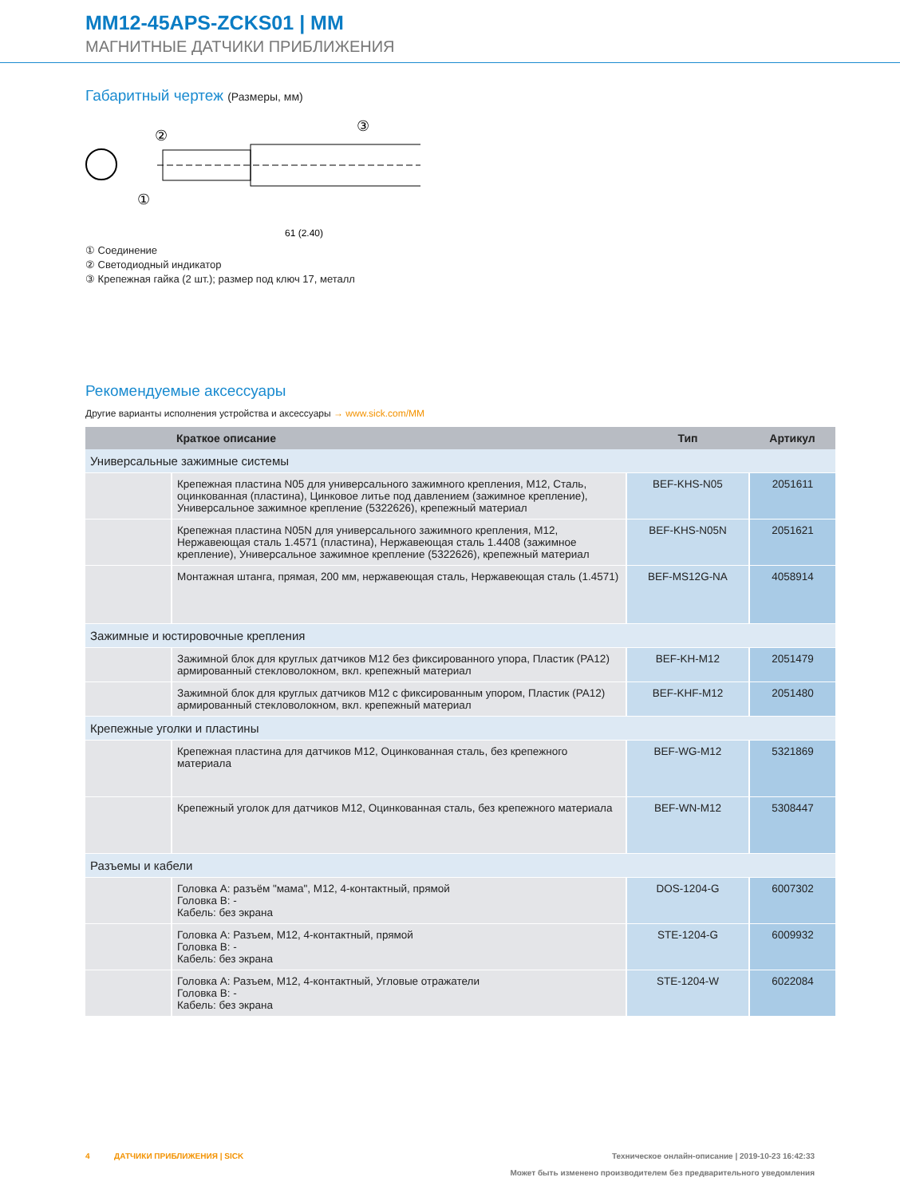MM12-45APS-ZCKS01 | MM
МАГНИТНЫЕ ДАТЧИКИ ПРИБЛИЖЕНИЯ
Габаритный чертеж (Размеры, мм)
②
③
①
61 (2.40)
① Соединение
② Светодиодный индикатор
③ Крепежная гайка (2 шт.); размер под ключ 17, металл
Рекомендуемые аксессуары
Другие варианты исполнения устройства и аксессуары → www.sick.com/MM
| | Краткое описание | Тип | Артикул |
| --- | --- | --- | --- |
| Универсальные зажимные системы | | | |
| | Крепежная пластина N05 для универсального зажимного крепления, M12, Сталь, оцинкованная (пластина), Цинковое литье под давлением (зажимное крепление), Универсальное зажимное крепление (5322626), крепежный материал | BEF-KHS-N05 | 2051611 |
| | Крепежная пластина N05N для универсального зажимного крепления, M12, Нержавеющая сталь 1.4571 (пластина), Нержавеющая сталь 1.4408 (зажимное крепление), Универсальное зажимное крепление (5322626), крепежный материал | BEF-KHS-N05N | 2051621 |
| | Монтажная штанга, прямая, 200 мм, нержавеющая сталь, Нержавеющая сталь (1.4571) | BEF-MS12G-NA | 4058914 |
| Зажимные и юстировочные крепления | | | |
| | Зажимной блок для круглых датчиков M12 без фиксированного упора, Пластик (PA12) армированный стекловолокном, вкл. крепежный материал | BEF-KH-M12 | 2051479 |
| | Зажимной блок для круглых датчиков M12 с фиксированным упором, Пластик (PA12) армированный стекловолокном, вкл. крепежный материал | BEF-KHF-M12 | 2051480 |
| Крепежные уголки и пластины | | | |
| | Крепежная пластина для датчиков M12, Оцинкованная сталь, без крепежного материала | BEF-WG-M12 | 5321869 |
| | Крепежный уголок для датчиков M12, Оцинкованная сталь, без крепежного материала | BEF-WN-M12 | 5308447 |
| Разъемы и кабели | | | |
| | Головка A: разъём "мама", M12, 4-контактный, прямой Головка B: - Кабель: без экрана | DOS-1204-G | 6007302 |
| | Головка A: Разъем, M12, 4-контактный, прямой Головка B: - Кабель: без экрана | STE-1204-G | 6009932 |
| | Головка A: Разъем, M12, 4-контактный, Угловые отражатели Головка B: - Кабель: без экрана | STE-1204-W | 6022084 |
4 ДАТЧИКИ ПРИБЛИЖЕНИЯ | SICK Техническое онлайн-описание | 2019-10-23 16:42:33
Может быть изменено производителем без предварительного уведомления